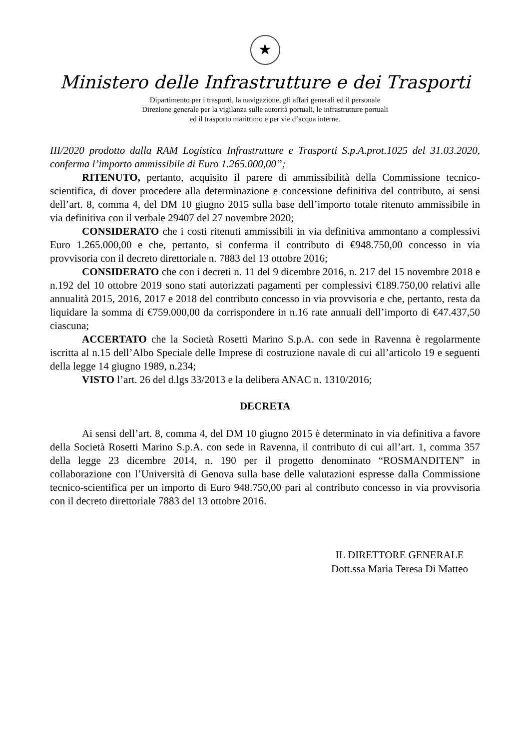★
Ministero delle Infrastrutture e dei Trasporti
Dipartimento per i trasporti, la navigazione, gli affari generali ed il personale
Direzione generale per la vigilanza sulle autorità portuali, le infrastrutture portuali
ed il trasporto marittimo e per vie d’acqua interne.
III/2020 prodotto dalla RAM Logistica Infrastrutture e Trasporti S.p.A.prot.1025 del 31.03.2020, conferma l’importo ammissibile di Euro 1.265.000,00”;
RITENUTO, pertanto, acquisito il parere di ammissibilità della Commissione tecnico-scientifica, di dover procedere alla determinazione e concessione definitiva del contributo, ai sensi dell’art. 8, comma 4, del DM 10 giugno 2015 sulla base dell’importo totale ritenuto ammissibile in via definitiva con il verbale 29407 del 27 novembre 2020;
CONSIDERATO che i costi ritenuti ammissibili in via definitiva ammontano a complessivi Euro 1.265.000,00 e che, pertanto, si conferma il contributo di €948.750,00 concesso in via provvisoria con il decreto direttoriale n. 7883 del 13 ottobre 2016;
CONSIDERATO che con i decreti n. 11 del 9 dicembre 2016, n. 217 del 15 novembre 2018 e n.192 del 10 ottobre 2019 sono stati autorizzati pagamenti per complessivi €189.750,00 relativi alle annualità 2015, 2016, 2017 e 2018 del contributo concesso in via provvisoria e che, pertanto, resta da liquidare la somma di €759.000,00 da corrispondere in n.16 rate annuali dell’importo di €47.437,50 ciascuna;
ACCERTATO che la Società Rosetti Marino S.p.A. con sede in Ravenna è regolarmente iscritta al n.15 dell’Albo Speciale delle Imprese di costruzione navale di cui all’articolo 19 e seguenti della legge 14 giugno 1989, n.234;
VISTO l’art. 26 del d.lgs 33/2013 e la delibera ANAC n. 1310/2016;
DECRETA
Ai sensi dell’art. 8, comma 4, del DM 10 giugno 2015 è determinato in via definitiva a favore della Società Rosetti Marino S.p.A. con sede in Ravenna, il contributo di cui all’art. 1, comma 357 della legge 23 dicembre 2014, n. 190 per il progetto denominato “ROSMANDITEN” in collaborazione con l’Università di Genova sulla base delle valutazioni espresse dalla Commissione tecnico-scientifica per un importo di Euro 948.750,00 pari al contributo concesso in via provvisoria con il decreto direttoriale 7883 del 13 ottobre 2016.
IL DIRETTORE GENERALE
Dott.ssa Maria Teresa Di Matteo